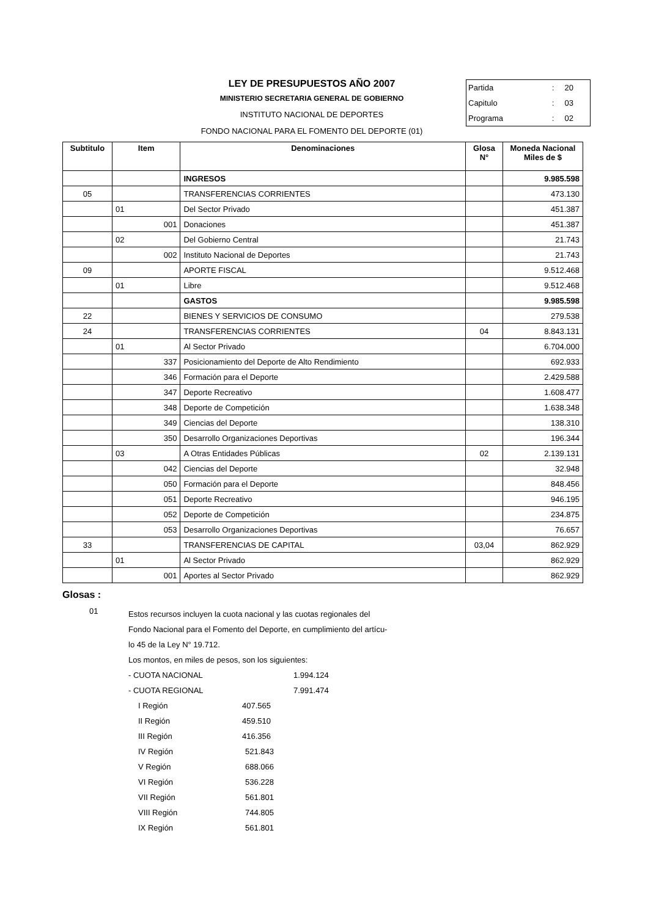LEY DE PRESUPUESTOS AÑO 2007
MINISTERIO SECRETARIA GENERAL DE GOBIERNO
INSTITUTO NACIONAL DE DEPORTES
FONDO NACIONAL PARA EL FOMENTO DEL DEPORTE (01)
| Partida | : | 20 |
| Capitulo | : | 03 |
| Programa | : | 02 |
| Subtitulo | Item | Denominaciones | Glosa N° | Moneda Nacional Miles de $ |
| --- | --- | --- | --- | --- |
| | | INGRESOS | | 9.985.598 |
| 05 | | TRANSFERENCIAS CORRIENTES | | 473.130 |
| | 01 | Del Sector Privado | | 451.387 |
| | 001 | Donaciones | | 451.387 |
| | 02 | Del Gobierno Central | | 21.743 |
| | 002 | Instituto Nacional de Deportes | | 21.743 |
| 09 | | APORTE FISCAL | | 9.512.468 |
| | 01 | Libre | | 9.512.468 |
| | | GASTOS | | 9.985.598 |
| 22 | | BIENES Y SERVICIOS DE CONSUMO | | 279.538 |
| 24 | | TRANSFERENCIAS CORRIENTES | 04 | 8.843.131 |
| | 01 | Al Sector Privado | | 6.704.000 |
| | 337 | Posicionamiento del Deporte de Alto Rendimiento | | 692.933 |
| | 346 | Formación para el Deporte | | 2.429.588 |
| | 347 | Deporte Recreativo | | 1.608.477 |
| | 348 | Deporte de Competición | | 1.638.348 |
| | 349 | Ciencias del Deporte | | 138.310 |
| | 350 | Desarrollo Organizaciones Deportivas | | 196.344 |
| | 03 | A Otras Entidades Públicas | 02 | 2.139.131 |
| | 042 | Ciencias del Deporte | | 32.948 |
| | 050 | Formación para el Deporte | | 848.456 |
| | 051 | Deporte Recreativo | | 946.195 |
| | 052 | Deporte de Competición | | 234.875 |
| | 053 | Desarrollo Organizaciones Deportivas | | 76.657 |
| 33 | | TRANSFERENCIAS DE CAPITAL | 03,04 | 862.929 |
| | 01 | Al Sector Privado | | 862.929 |
| | 001 | Aportes al Sector Privado | | 862.929 |
Glosas :
01
Estos recursos incluyen la cuota nacional y las cuotas regionales del
Fondo Nacional para el Fomento del Deporte, en cumplimiento del artícu-
lo 45 de la Ley N° 19.712.
Los montos, en miles de pesos, son los siguientes:
- CUOTA NACIONAL 1.994.124
- CUOTA REGIONAL 7.991.474
I Región 407.565
II Región 459.510
III Región 416.356
IV Región 521.843
V Región 688.066
VI Región 536.228
VII Región 561.801
VIII Región 744.805
IX Región 561.801